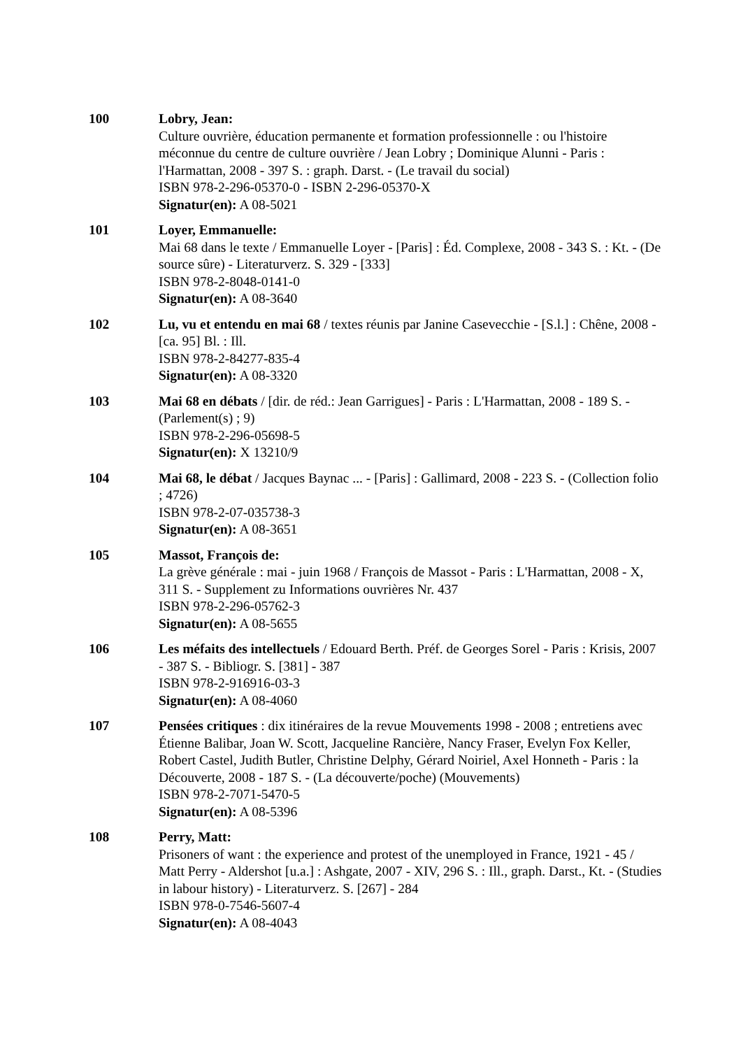100 Lobry, Jean:
Culture ouvrière, éducation permanente et formation professionnelle : ou l'histoire méconnue du centre de culture ouvrière / Jean Lobry ; Dominique Alunni - Paris : l'Harmattan, 2008 - 397 S. : graph. Darst. - (Le travail du social)
ISBN 978-2-296-05370-0 - ISBN 2-296-05370-X
Signatur(en): A 08-5021
101 Loyer, Emmanuelle:
Mai 68 dans le texte / Emmanuelle Loyer - [Paris] : Éd. Complexe, 2008 - 343 S. : Kt. - (De source sûre) - Literaturverz. S. 329 - [333]
ISBN 978-2-8048-0141-0
Signatur(en): A 08-3640
102 Lu, vu et entendu en mai 68 / textes réunis par Janine Casevecchie - [S.l.] : Chêne, 2008 - [ca. 95] Bl. : Ill.
ISBN 978-2-84277-835-4
Signatur(en): A 08-3320
103 Mai 68 en débats / [dir. de réd.: Jean Garrigues] - Paris : L'Harmattan, 2008 - 189 S. - (Parlement(s) ; 9)
ISBN 978-2-296-05698-5
Signatur(en): X 13210/9
104 Mai 68, le débat / Jacques Baynac ... - [Paris] : Gallimard, 2008 - 223 S. - (Collection folio ; 4726)
ISBN 978-2-07-035738-3
Signatur(en): A 08-3651
105 Massot, François de:
La grève générale : mai - juin 1968 / François de Massot - Paris : L'Harmattan, 2008 - X, 311 S. - Supplement zu Informations ouvrières Nr. 437
ISBN 978-2-296-05762-3
Signatur(en): A 08-5655
106 Les méfaits des intellectuels / Edouard Berth. Préf. de Georges Sorel - Paris : Krisis, 2007 - 387 S. - Bibliogr. S. [381] - 387
ISBN 978-2-916916-03-3
Signatur(en): A 08-4060
107 Pensées critiques : dix itinéraires de la revue Mouvements 1998 - 2008 ; entretiens avec Étienne Balibar, Joan W. Scott, Jacqueline Rancière, Nancy Fraser, Evelyn Fox Keller, Robert Castel, Judith Butler, Christine Delphy, Gérard Noiriel, Axel Honneth - Paris : la Découverte, 2008 - 187 S. - (La découverte/poche) (Mouvements)
ISBN 978-2-7071-5470-5
Signatur(en): A 08-5396
108 Perry, Matt:
Prisoners of want : the experience and protest of the unemployed in France, 1921 - 45 / Matt Perry - Aldershot [u.a.] : Ashgate, 2007 - XIV, 296 S. : Ill., graph. Darst., Kt. - (Studies in labour history) - Literaturverz. S. [267] - 284
ISBN 978-0-7546-5607-4
Signatur(en): A 08-4043